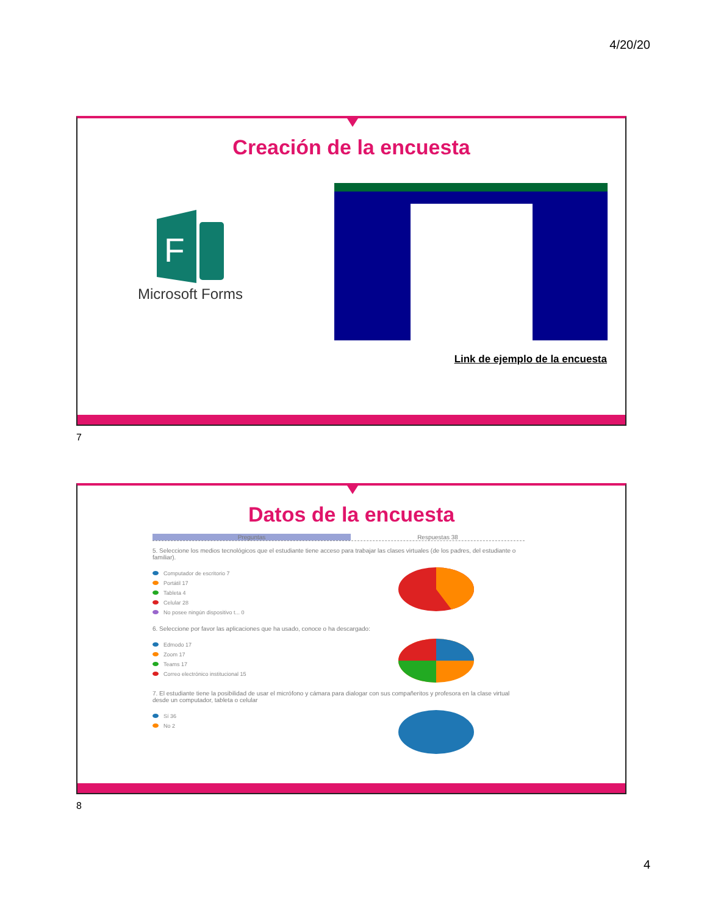4/20/20
Creación de la encuesta
F
Microsoft Forms
Link de ejemplo de la encuesta
7
Datos de la encuesta
Preguntas Respuestas 38
5. Seleccione los medios tecnológicos que el estudiante tiene acceso para trabajar las clases virtuales (de los padres, del estudiante o familiar).
Computador de escritorio 7
Portátil 17
Tableta 4
Celular 28
No posee ningún dispositivo t... 0
6. Seleccione por favor las aplicaciones que ha usado, conoce o ha descargado:
Edmodo 17
Zoom 17
Teams 17
Correo electrónico institucional 15
7. El estudiante tiene la posibilidad de usar el micrófono y cámara para dialogar con sus compañeritos y profesora en la clase virtual desde un computador, tableta o celular
Sí 36
No 2
8
4